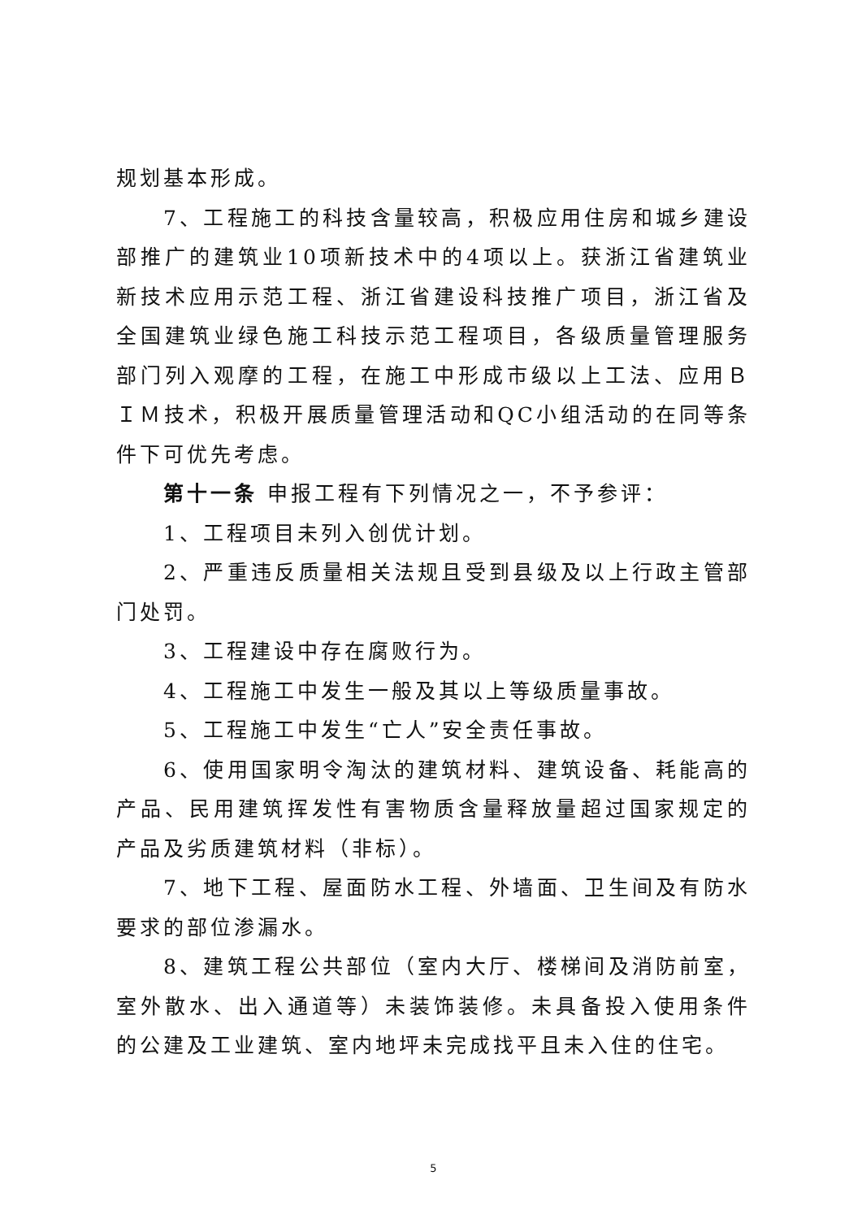规划基本形成。
7、工程施工的科技含量较高，积极应用住房和城乡建设部推广的建筑业10项新技术中的4项以上。获浙江省建筑业新技术应用示范工程、浙江省建设科技推广项目，浙江省及全国建筑业绿色施工科技示范工程项目，各级质量管理服务部门列入观摩的工程，在施工中形成市级以上工法、应用ＢＩＭ技术，积极开展质量管理活动和QC小组活动的在同等条件下可优先考虑。
第十一条 申报工程有下列情况之一，不予参评：
1、工程项目未列入创优计划。
2、严重违反质量相关法规且受到县级及以上行政主管部门处罚。
3、工程建设中存在腐败行为。
4、工程施工中发生一般及其以上等级质量事故。
5、工程施工中发生“亡人”安全责任事故。
6、使用国家明令淘汰的建筑材料、建筑设备、耗能高的产品、民用建筑挥发性有害物质含量释放量超过国家规定的产品及劣质建筑材料（非标）。
7、地下工程、屋面防水工程、外墙面、卫生间及有防水要求的部位渗漏水。
8、建筑工程公共部位（室内大厅、楼梯间及消防前室，室外散水、出入通道等）未装饰装修。未具备投入使用条件的公建及工业建筑、室内地坪未完成找平且未入住的住宅。
5